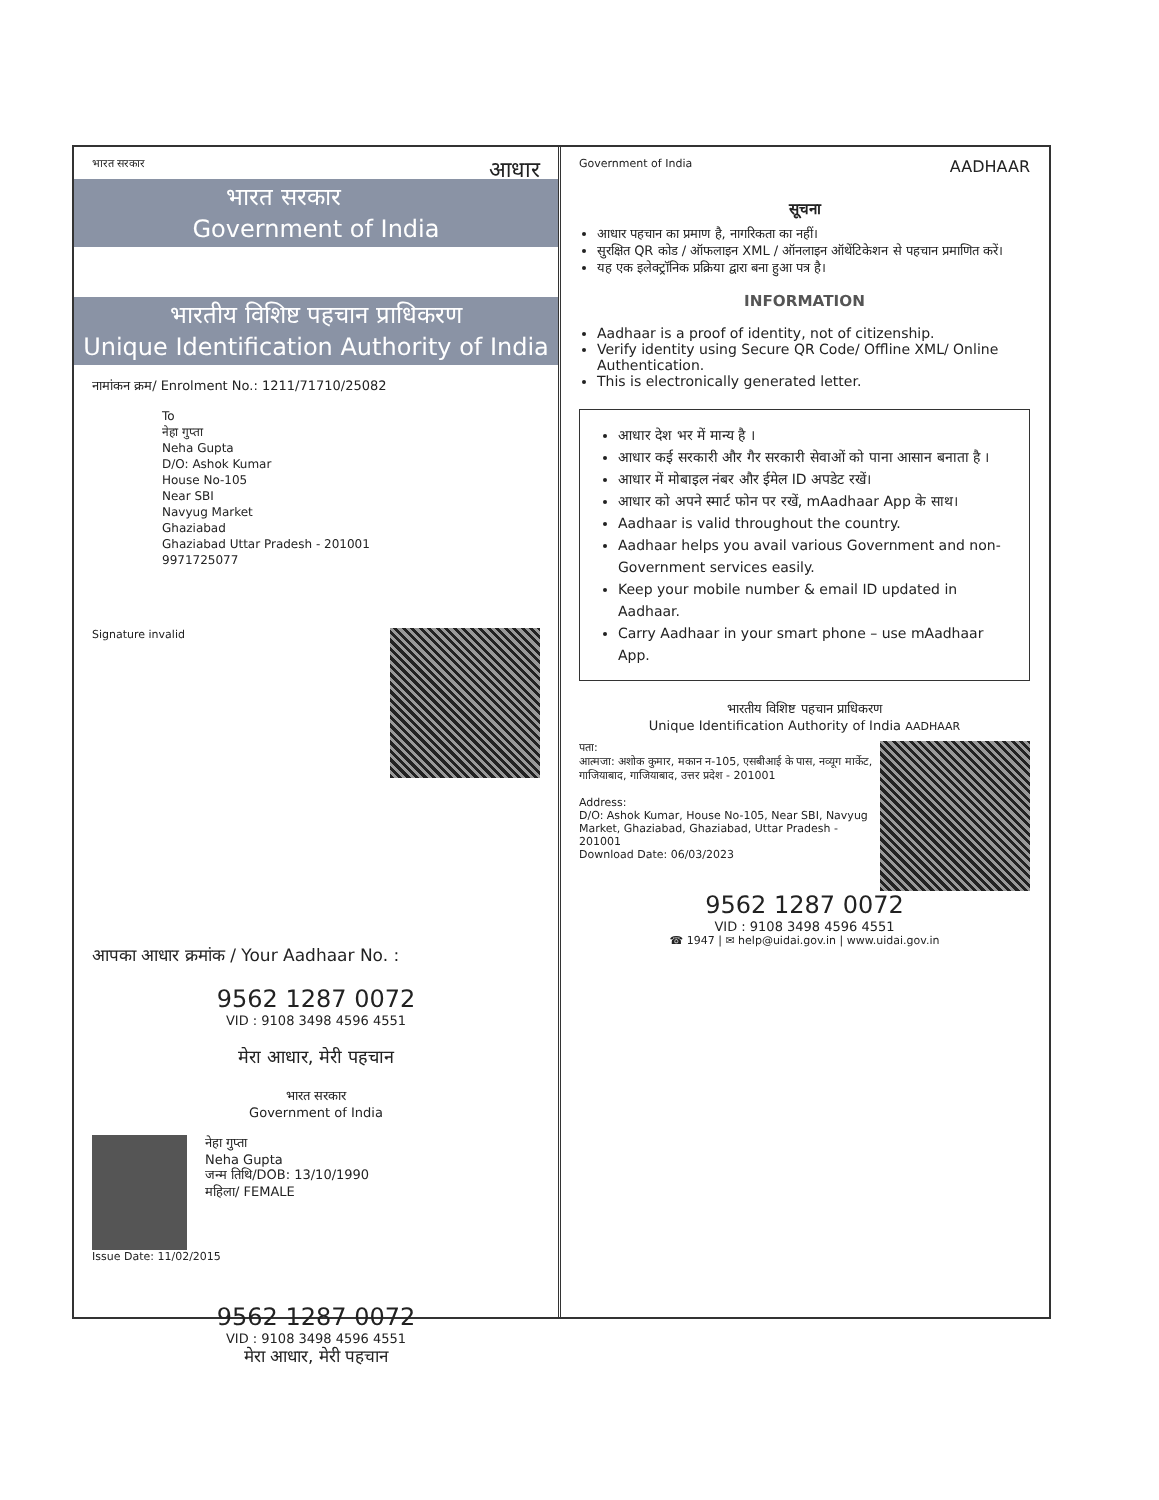भारत सरकार आधार
भारत सरकार
Government of India
भारतीय विशिष्ट पहचान प्राधिकरण
Unique Identification Authority of India
नामांकन क्रम/ Enrolment No.: 1211/71710/25082
To
नेहा गुप्ता
Neha Gupta
D/O: Ashok Kumar
House No-105
Near SBI
Navyug Market
Ghaziabad
Ghaziabad Uttar Pradesh - 201001
9971725077
Signature invalid
आपका आधार क्रमांक / Your Aadhaar No. :
9562 1287 0072
VID : 9108 3498 4596 4551
मेरा आधार, मेरी पहचान
भारत सरकार
Government of India
नेहा गुप्ता
Neha Gupta
जन्म तिथि/DOB: 13/10/1990
महिला/ FEMALE
Issue Date: 11/02/2015
9562 1287 0072
VID : 9108 3498 4596 4551
मेरा आधार, मेरी पहचान
Government of India AADHAAR
सूचना
आधार पहचान का प्रमाण है, नागरिकता का नहीं।
सुरक्षित QR कोड / ऑफलाइन XML / ऑनलाइन ऑथेंटिकेशन से पहचान प्रमाणित करें।
यह एक इलेक्ट्रॉनिक प्रक्रिया द्वारा बना हुआ पत्र है।
INFORMATION
Aadhaar is a proof of identity, not of citizenship.
Verify identity using Secure QR Code/ Offline XML/ Online Authentication.
This is electronically generated letter.
आधार देश भर में मान्य है ।
आधार कई सरकारी और गैर सरकारी सेवाओं को पाना आसान बनाता है ।
आधार में मोबाइल नंबर और ईमेल ID अपडेट रखें।
आधार को अपने स्मार्ट फोन पर रखें, mAadhaar App के साथ।
Aadhaar is valid throughout the country.
Aadhaar helps you avail various Government and non-Government services easily.
Keep your mobile number & email ID updated in Aadhaar.
Carry Aadhaar in your smart phone – use mAadhaar App.
भारतीय विशिष्ट पहचान प्राधिकरण
Unique Identification Authority of India AADHAAR
पता:
आत्मजा: अशोक कुमार, मकान न-105, एसबीआई के पास, नव्यूग मार्केट, गाजियाबाद, गाजियाबाद, उत्तर प्रदेश - 201001
Address:
D/O: Ashok Kumar, House No-105, Near SBI, Navyug Market, Ghaziabad, Ghaziabad, Uttar Pradesh - 201001
Download Date: 06/03/2023
9562 1287 0072
VID : 9108 3498 4596 4551
☎ 1947 | ✉ help@uidai.gov.in | www.uidai.gov.in